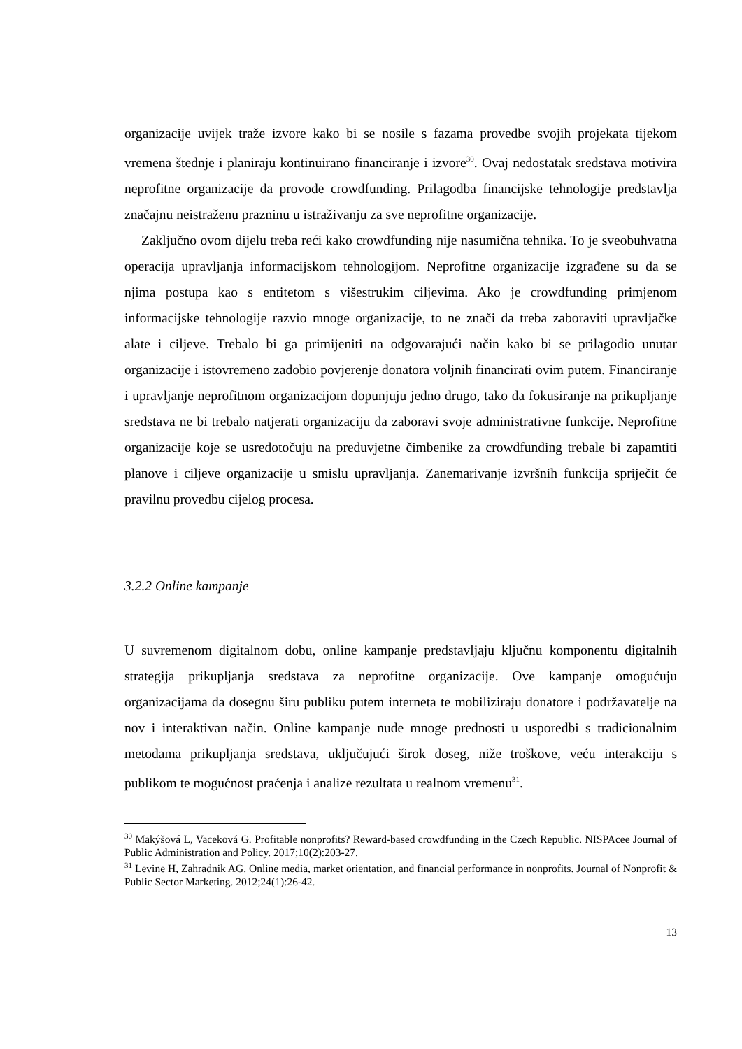organizacije uvijek traže izvore kako bi se nosile s fazama provedbe svojih projekata tijekom vremena štednje i planiraju kontinuirano financiranje i izvore<sup>30</sup>. Ovaj nedostatak sredstava motivira neprofitne organizacije da provode crowdfunding. Prilagodba financijske tehnologije predstavlja značajnu neistraženu prazninu u istraživanju za sve neprofitne organizacije.
Zaključno ovom dijelu treba reći kako crowdfunding nije nasumična tehnika. To je sveobuhvatna operacija upravljanja informacijskom tehnologijom. Neprofitne organizacije izgrađene su da se njima postupa kao s entitetom s višestrukim ciljevima. Ako je crowdfunding primjenom informacijske tehnologije razvio mnoge organizacije, to ne znači da treba zaboraviti upravljačke alate i ciljeve. Trebalo bi ga primijeniti na odgovarajući način kako bi se prilagodio unutar organizacije i istovremeno zadobio povjerenje donatora voljnih financirati ovim putem. Financiranje i upravljanje neprofitnom organizacijom dopunjuju jedno drugo, tako da fokusiranje na prikupljanje sredstava ne bi trebalo natjerati organizaciju da zaboravi svoje administrativne funkcije. Neprofitne organizacije koje se usredotočuju na preduvjetne čimbenike za crowdfunding trebale bi zapamtiti planove i ciljeve organizacije u smislu upravljanja. Zanemarivanje izvršnih funkcija spriječit će pravilnu provedbu cijelog procesa.
3.2.2 Online kampanje
U suvremenom digitalnom dobu, online kampanje predstavljaju ključnu komponentu digitalnih strategija prikupljanja sredstava za neprofitne organizacije. Ove kampanje omogućuju organizacijama da dosegnu širu publiku putem interneta te mobiliziraju donatore i podržavatelje na nov i interaktivan način. Online kampanje nude mnoge prednosti u usporedbi s tradicionalnim metodama prikupljanja sredstava, uključujući širok doseg, niže troškove, veću interakciju s publikom te mogućnost praćenja i analize rezultata u realnom vremenu<sup>31</sup>.
<sup>30</sup> Makýšová L, Vaceková G. Profitable nonprofits? Reward-based crowdfunding in the Czech Republic. NISPAcee Journal of Public Administration and Policy. 2017;10(2):203-27.
<sup>31</sup> Levine H, Zahradnik AG. Online media, market orientation, and financial performance in nonprofits. Journal of Nonprofit & Public Sector Marketing. 2012;24(1):26-42.
13